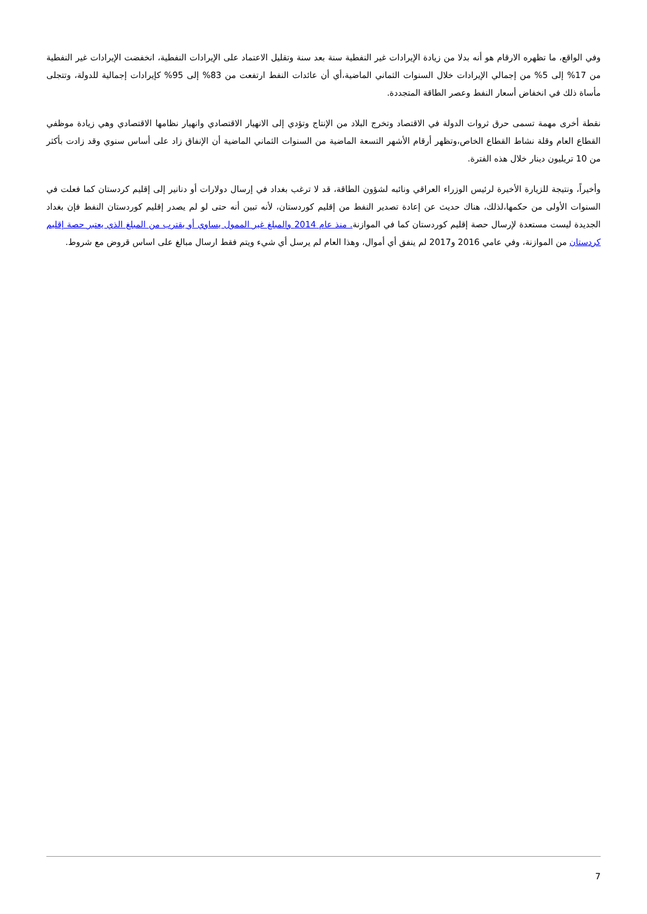وفي الواقع، ما تظهره الارقام هو أنه بدلا من زيادة الإيرادات غير النفطية سنة بعد سنة وتقليل الاعتماد على الإيرادات النفطية، انخفضت الإيرادات غير النفطية من 17% إلى 5% من إجمالي الإيرادات خلال السنوات الثماني الماضية،أي أن عائدات النفط ارتفعت من 83% إلى 95% كإيرادات إجمالية للدولة، وتتجلى مأساة ذلك في انخفاض أسعار النفط وعصر الطاقة المتجددة.
نقطة أخرى مهمة تسمى حرق ثروات الدولة في الاقتصاد وتخرج البلاد من الإنتاج وتؤدي إلى الانهيار الاقتصادي وانهيار نظامها الاقتصادي وهي زيادة موظفي القطاع العام وقلة نشاط القطاع الخاص،وتظهر أرقام الأشهر التسعة الماضية من السنوات الثماني الماضية أن الإنفاق زاد على أساس سنوي وقد زادت بأكثر من 10 تريليون دينار خلال هذه الفترة.
وأخيراً، ونتيجة للزيارة الأخيرة لرئيس الوزراء العراقي ونائبه لشؤون الطاقة، قد لا ترغب بغداد في إرسال دولارات أو دنانير إلى إقليم كردستان كما فعلت في السنوات الأولى من حكمها،لذلك، هناك حديث عن إعادة تصدير النفط من إقليم كوردستان، لأنه تبين أنه حتى لو لم يصدر إقليم كوردستان النفط فإن بغداد الجديدة ليست مستعدة لإرسال حصة إقليم كوردستان كما في الموازنة. منذ عام 2014 والمبلغ غير الممول يساوي أو يقترب من المبلغ الذي يعتبر حصة إقليم كردستان من الموازنة، وفي عامي 2016 و2017 لم ينفق أي أموال، وهذا العام لم يرسل أي شيء ويتم فقط ارسال مبالغ على اساس قروض مع شروط.
7